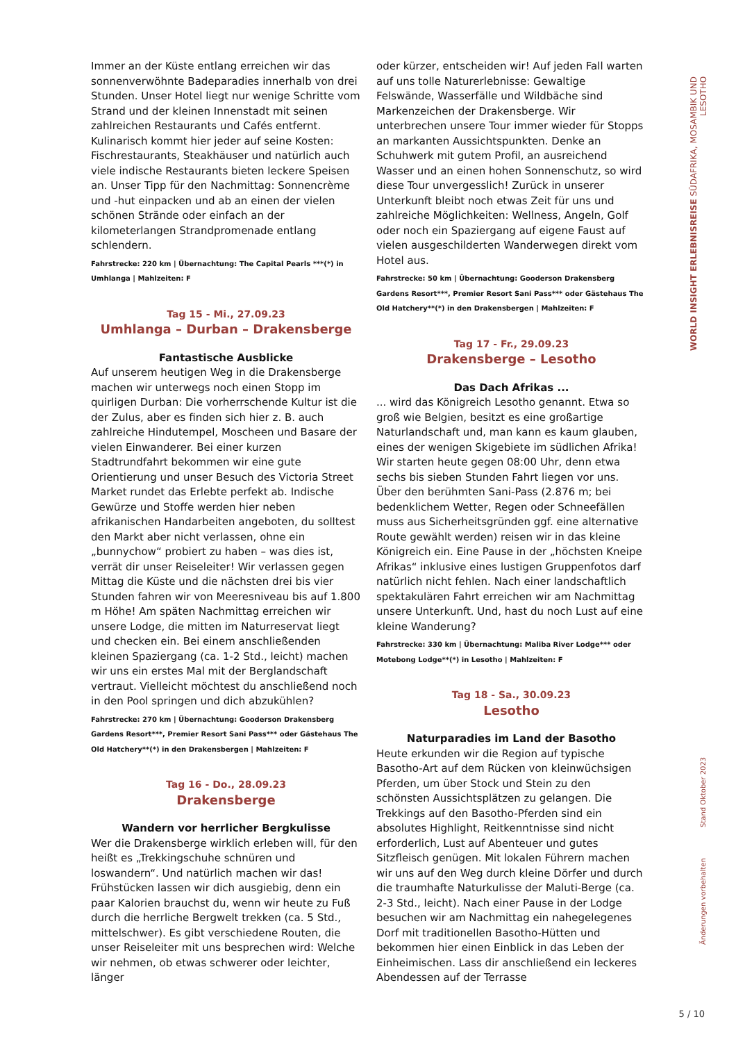Immer an der Küste entlang erreichen wir das sonnenverwöhnte Badeparadies innerhalb von drei Stunden. Unser Hotel liegt nur wenige Schritte vom Strand und der kleinen Innenstadt mit seinen zahlreichen Restaurants und Cafés entfernt. Kulinarisch kommt hier jeder auf seine Kosten: Fischrestaurants, Steakhäuser und natürlich auch viele indische Restaurants bieten leckere Speisen an. Unser Tipp für den Nachmittag: Sonnencrème und -hut einpacken und ab an einen der vielen schönen Strände oder einfach an der kilometerlangen Strandpromenade entlang schlendern.
Fahrstrecke: 220 km | Übernachtung: The Capital Pearls ***(*) in Umhlanga | Mahlzeiten: F
Tag 15 - Mi., 27.09.23
Umhlanga – Durban – Drakensberge
Fantastische Ausblicke
Auf unserem heutigen Weg in die Drakensberge machen wir unterwegs noch einen Stopp im quirligen Durban: Die vorherrschende Kultur ist die der Zulus, aber es finden sich hier z. B. auch zahlreiche Hindutempel, Moscheen und Basare der vielen Einwanderer. Bei einer kurzen Stadtrundfahrt bekommen wir eine gute Orientierung und unser Besuch des Victoria Street Market rundet das Erlebte perfekt ab. Indische Gewürze und Stoffe werden hier neben afrikanischen Handarbeiten angeboten, du solltest den Markt aber nicht verlassen, ohne ein „bunnychow“ probiert zu haben – was dies ist, verrät dir unser Reiseleiter! Wir verlassen gegen Mittag die Küste und die nächsten drei bis vier Stunden fahren wir von Meeresniveau bis auf 1.800 m Höhe! Am späten Nachmittag erreichen wir unsere Lodge, die mitten im Naturreservat liegt und checken ein. Bei einem anschließenden kleinen Spaziergang (ca. 1-2 Std., leicht) machen wir uns ein erstes Mal mit der Berglandschaft vertraut. Vielleicht möchtest du anschließend noch in den Pool springen und dich abzukühlen?
Fahrstrecke: 270 km | Übernachtung: Gooderson Drakensberg Gardens Resort***, Premier Resort Sani Pass*** oder Gästehaus The Old Hatchery**(*) in den Drakensbergen | Mahlzeiten: F
Tag 16 - Do., 28.09.23
Drakensberge
Wandern vor herrlicher Bergkulisse
Wer die Drakensberge wirklich erleben will, für den heißt es „Trekkingschuhe schnüren und loswandern“. Und natürlich machen wir das! Frühstücken lassen wir dich ausgiebig, denn ein paar Kalorien brauchst du, wenn wir heute zu Fuß durch die herrliche Bergwelt trekken (ca. 5 Std., mittelschwer). Es gibt verschiedene Routen, die unser Reiseleiter mit uns besprechen wird: Welche wir nehmen, ob etwas schwerer oder leichter, länger
oder kürzer, entscheiden wir! Auf jeden Fall warten auf uns tolle Naturerlebnisse: Gewaltige Felswände, Wasserfälle und Wildbäche sind Markenzeichen der Drakensberge. Wir unterbrechen unsere Tour immer wieder für Stopps an markanten Aussichtspunkten. Denke an Schuhwerk mit gutem Profil, an ausreichend Wasser und an einen hohen Sonnenschutz, so wird diese Tour unvergesslich! Zurück in unserer Unterkunft bleibt noch etwas Zeit für uns und zahlreiche Möglichkeiten: Wellness, Angeln, Golf oder noch ein Spaziergang auf eigene Faust auf vielen ausgeschilderten Wanderwegen direkt vom Hotel aus.
Fahrstrecke: 50 km | Übernachtung: Gooderson Drakensberg Gardens Resort***, Premier Resort Sani Pass*** oder Gästehaus The Old Hatchery**(*) in den Drakensbergen | Mahlzeiten: F
Tag 17 - Fr., 29.09.23
Drakensberge – Lesotho
Das Dach Afrikas ...
... wird das Königreich Lesotho genannt. Etwa so groß wie Belgien, besitzt es eine großartige Naturlandschaft und, man kann es kaum glauben, eines der wenigen Skigebiete im südlichen Afrika! Wir starten heute gegen 08:00 Uhr, denn etwa sechs bis sieben Stunden Fahrt liegen vor uns. Über den berühmten Sani-Pass (2.876 m; bei bedenklichem Wetter, Regen oder Schneefällen muss aus Sicherheitsgründen ggf. eine alternative Route gewählt werden) reisen wir in das kleine Königreich ein. Eine Pause in der „höchsten Kneipe Afrikas“ inklusive eines lustigen Gruppenfotos darf natürlich nicht fehlen. Nach einer landschaftlich spektakulären Fahrt erreichen wir am Nachmittag unsere Unterkunft. Und, hast du noch Lust auf eine kleine Wanderung?
Fahrstrecke: 330 km | Übernachtung: Maliba River Lodge*** oder Motebong Lodge**(*) in Lesotho | Mahlzeiten: F
Tag 18 - Sa., 30.09.23
Lesotho
Naturparadies im Land der Basotho
Heute erkunden wir die Region auf typische Basotho-Art auf dem Rücken von kleinwüchsigen Pferden, um über Stock und Stein zu den schönsten Aussichtsplätzen zu gelangen. Die Trekkings auf den Basotho-Pferden sind ein absolutes Highlight, Reitkenntnisse sind nicht erforderlich, Lust auf Abenteuer und gutes Sitzfleisch genügen. Mit lokalen Führern machen wir uns auf den Weg durch kleine Dörfer und durch die traumhafte Naturkulisse der Maluti-Berge (ca. 2-3 Std., leicht). Nach einer Pause in der Lodge besuchen wir am Nachmittag ein nahegelegenes Dorf mit traditionellen Basotho-Hütten und bekommen hier einen Einblick in das Leben der Einheimischen. Lass dir anschließend ein leckeres Abendessen auf der Terrasse
WORLD INSIGHT ERLEBNISREISE SÜDAFRIKA, MOSAMBIK UND LESOTHO
Änderungen vorbehalten Stand Oktober 2023
5 / 10